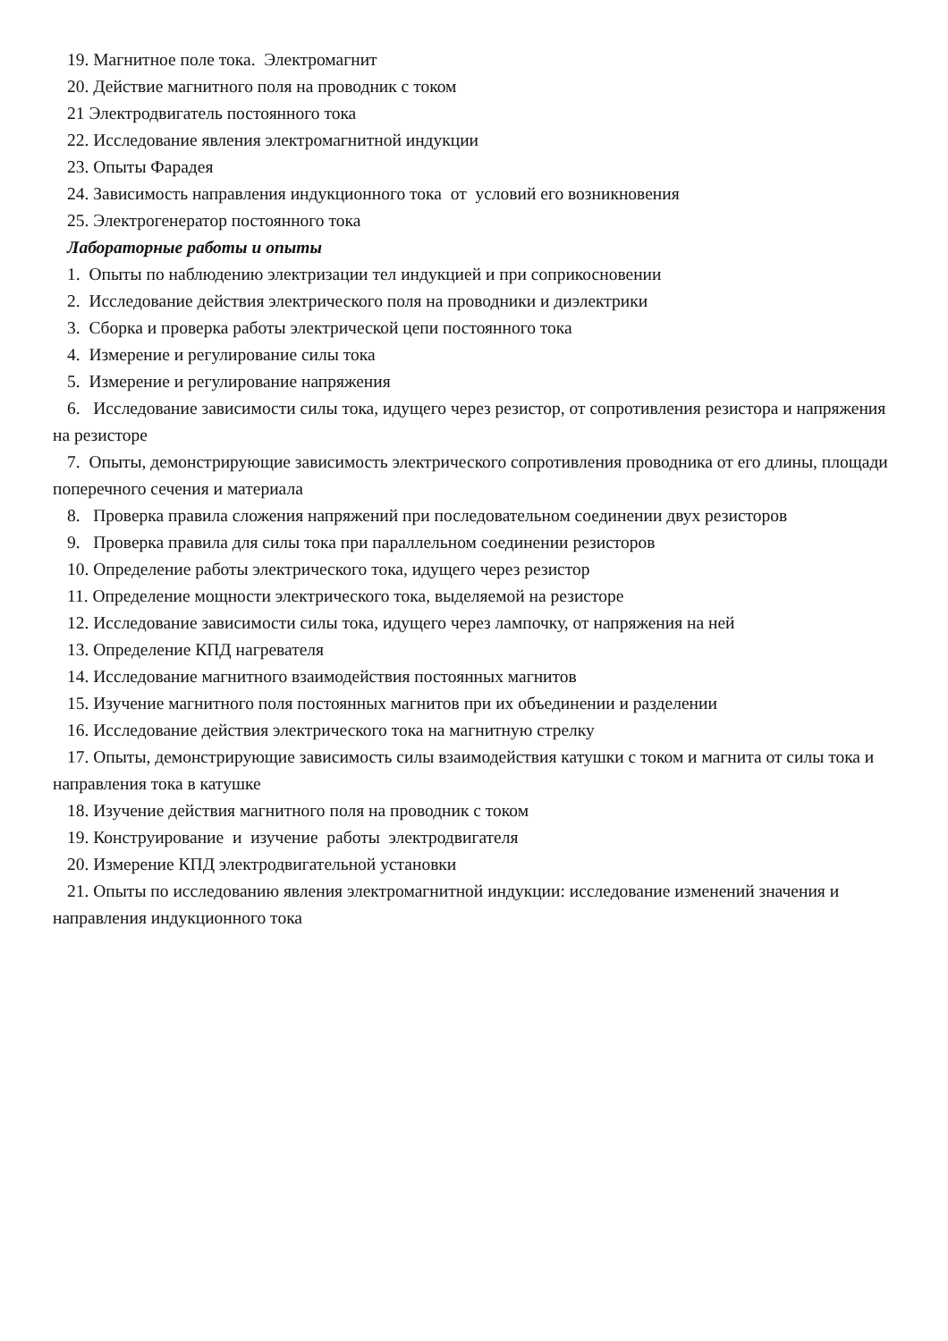19. Магнитное поле тока. Электромагнит
20. Действие магнитного поля на проводник с током
21 Электродвигатель постоянного тока
22. Исследование явления электромагнитной индукции
23. Опыты Фарадея
24. Зависимость направления индукционного тока от условий его возникновения
25. Электрогенератор постоянного тока
Лабораторные работы и опыты
1. Опыты по наблюдению электризации тел индукцией и при соприкосновении
2. Исследование действия электрического поля на проводники и диэлектрики
3. Сборка и проверка работы электрической цепи постоянного тока
4. Измерение и регулирование силы тока
5. Измерение и регулирование напряжения
6. Исследование зависимости силы тока, идущего через резистор, от сопротивления резистора и напряжения на резисторе
7. Опыты, демонстрирующие зависимость электрического сопротивления проводника от его длины, площади поперечного сечения и материала
8. Проверка правила сложения напряжений при последовательном соединении двух резисторов
9. Проверка правила для силы тока при параллельном соединении резисторов
10. Определение работы электрического тока, идущего через резистор
11. Определение мощности электрического тока, выделяемой на резисторе
12. Исследование зависимости силы тока, идущего через лампочку, от напряжения на ней
13. Определение КПД нагревателя
14. Исследование магнитного взаимодействия постоянных магнитов
15. Изучение магнитного поля постоянных магнитов при их объединении и разделении
16. Исследование действия электрического тока на магнитную стрелку
17. Опыты, демонстрирующие зависимость силы взаимодействия катушки с током и магнита от силы тока и направления тока в катушке
18. Изучение действия магнитного поля на проводник с током
19. Конструирование и изучение работы электродвигателя
20. Измерение КПД электродвигательной установки
21. Опыты по исследованию явления электромагнитной индукции: исследование изменений значения и направления индукционного тока